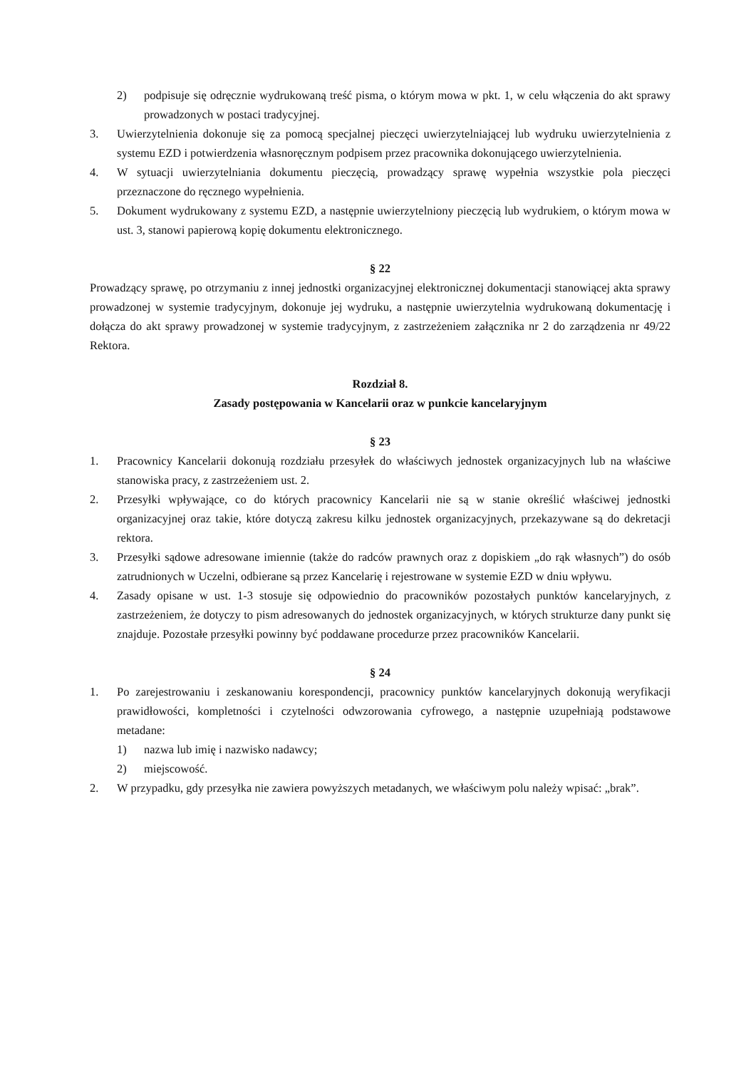2) podpisuje się odręcznie wydrukowaną treść pisma, o którym mowa w pkt. 1, w celu włączenia do akt sprawy prowadzonych w postaci tradycyjnej.
3. Uwierzytelnienia dokonuje się za pomocą specjalnej pieczęci uwierzytelniającej lub wydruku uwierzytelnienia z systemu EZD i potwierdzenia własnoręcznym podpisem przez pracownika dokonującego uwierzytelnienia.
4. W sytuacji uwierzytelniania dokumentu pieczęcią, prowadzący sprawę wypełnia wszystkie pola pieczęci przeznaczone do ręcznego wypełnienia.
5. Dokument wydrukowany z systemu EZD, a następnie uwierzytelniony pieczęcią lub wydrukiem, o którym mowa w ust. 3, stanowi papierową kopię dokumentu elektronicznego.
§ 22
Prowadzący sprawę, po otrzymaniu z innej jednostki organizacyjnej elektronicznej dokumentacji stanowiącej akta sprawy prowadzonej w systemie tradycyjnym, dokonuje jej wydruku, a następnie uwierzytelnia wydrukowaną dokumentację i dołącza do akt sprawy prowadzonej w systemie tradycyjnym, z zastrzeżeniem załącznika nr 2 do zarządzenia nr 49/22 Rektora.
Rozdział 8.
Zasady postępowania w Kancelarii oraz w punkcie kancelaryjnym
§ 23
1. Pracownicy Kancelarii dokonują rozdziału przesyłek do właściwych jednostek organizacyjnych lub na właściwe stanowiska pracy, z zastrzeżeniem ust. 2.
2. Przesyłki wpływające, co do których pracownicy Kancelarii nie są w stanie określić właściwej jednostki organizacyjnej oraz takie, które dotyczą zakresu kilku jednostek organizacyjnych, przekazywane są do dekretacji rektora.
3. Przesyłki sądowe adresowane imiennie (także do radców prawnych oraz z dopiskiem „do rąk własnych”) do osób zatrudnionych w Uczelni, odbierane są przez Kancelarię i rejestrowane w systemie EZD w dniu wpływu.
4. Zasady opisane w ust. 1-3 stosuje się odpowiednio do pracowników pozostałych punktów kancelaryjnych, z zastrzeżeniem, że dotyczy to pism adresowanych do jednostek organizacyjnych, w których strukturze dany punkt się znajduje. Pozostałe przesyłki powinny być poddawane procedurze przez pracowników Kancelarii.
§ 24
1. Po zarejestrowaniu i zeskanowaniu korespondencji, pracownicy punktów kancelaryjnych dokonują weryfikacji prawidłowości, kompletności i czytelności odwzorowania cyfrowego, a następnie uzupełniają podstawowe metadane:
1) nazwa lub imię i nazwisko nadawcy;
2) miejscowość.
2. W przypadku, gdy przesyłka nie zawiera powyższych metadanych, we właściwym polu należy wpisać: „brak”.